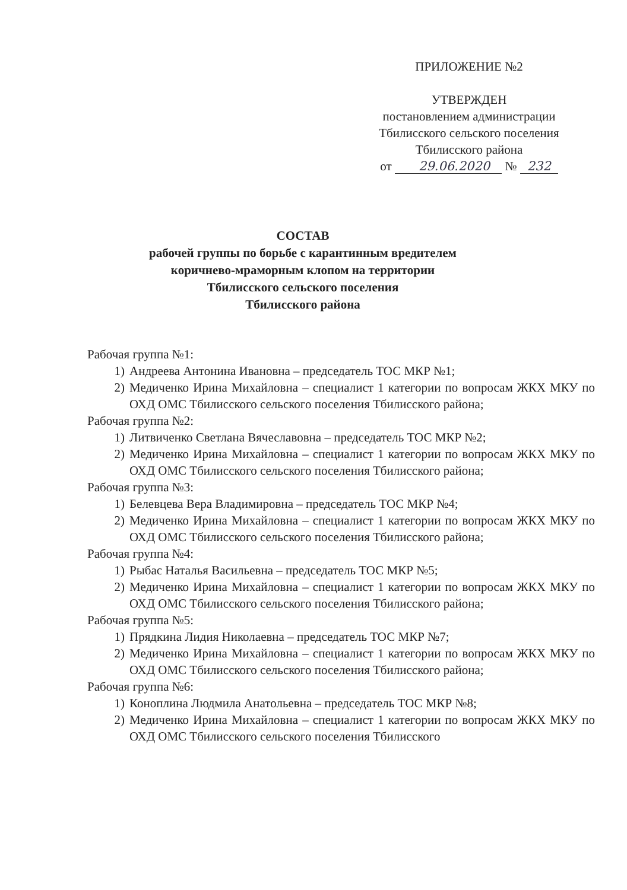ПРИЛОЖЕНИЕ №2
УТВЕРЖДЕН
постановлением администрации
Тбилисского сельского поселения
Тбилисского района
от 29.06.2020 № 232
СОСТАВ
рабочей группы по борьбе с карантинным вредителем
коричнево-мраморным клопом на территории
Тбилисского сельского поселения
Тбилисского района
Рабочая группа №1:
1) Андреева Антонина Ивановна – председатель ТОС МКР №1;
2) Медиченко Ирина Михайловна – специалист 1 категории по вопросам ЖКХ МКУ по ОХД ОМС Тбилисского сельского поселения Тбилисского района;
Рабочая группа №2:
1) Литвиченко Светлана Вячеславовна – председатель ТОС МКР №2;
2) Медиченко Ирина Михайловна – специалист 1 категории по вопросам ЖКХ МКУ по ОХД ОМС Тбилисского сельского поселения Тбилисского района;
Рабочая группа №3:
1) Белевцева Вера Владимировна – председатель ТОС МКР №4;
2) Медиченко Ирина Михайловна – специалист 1 категории по вопросам ЖКХ МКУ по ОХД ОМС Тбилисского сельского поселения Тбилисского района;
Рабочая группа №4:
1) Рыбас Наталья Васильевна – председатель ТОС МКР №5;
2) Медиченко Ирина Михайловна – специалист 1 категории по вопросам ЖКХ МКУ по ОХД ОМС Тбилисского сельского поселения Тбилисского района;
Рабочая группа №5:
1) Прядкина Лидия Николаевна – председатель ТОС МКР №7;
2) Медиченко Ирина Михайловна – специалист 1 категории по вопросам ЖКХ МКУ по ОХД ОМС Тбилисского сельского поселения Тбилисского района;
Рабочая группа №6:
1) Коноплина Людмила Анатольевна – председатель ТОС МКР №8;
2) Медиченко Ирина Михайловна – специалист 1 категории по вопросам ЖКХ МКУ по ОХД ОМС Тбилисского сельского поселения Тбилисского